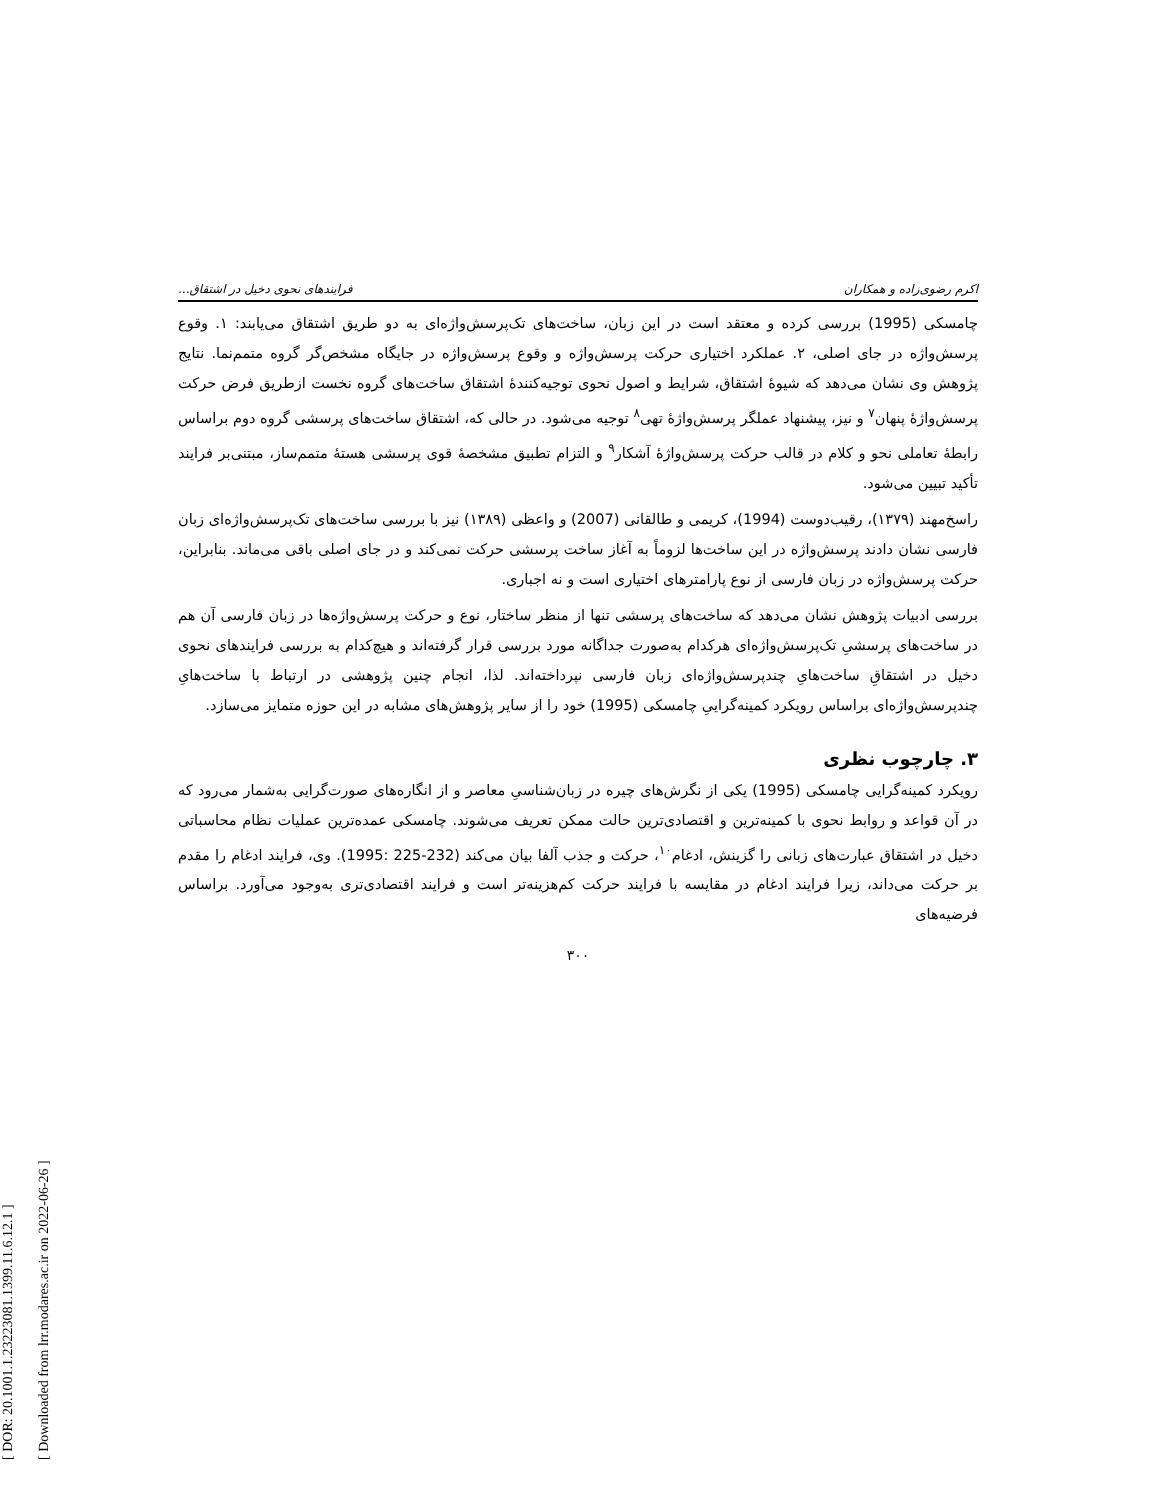[ DOR: 20.1001.1.23223081.1399.11.6.12.1 ]
[ Downloaded from lrr.modares.ac.ir on 2022-06-26 ]
اکرم رضوی‌زاده و همکاران فرایندهای نحوی دخیل در اشتقاق...
چامسکی (1995) بررسی کرده و معتقد است در این زبان، ساخت‌های تک‌پرسش‌واژه‌ای به دو طریق اشتقاق می‌یابند: ۱. وقوع پرسش‌واژه در جای اصلی، ۲. عملکرد اختیاری حرکت پرسش‌واژه و وقوع پرسش‌واژه در جایگاه مشخص‌گر گروه متمم‌نما. نتایج پژوهش وی نشان می‌دهد که شیوهٔ اشتقاق، شرایط و اصول نحوی توجیه‌کنندهٔ اشتقاق ساخت‌های گروه نخست ازطریق فرض حرکت پرسش‌واژهٔ پنهان<sup>۷</sup> و نیز، پیشنهاد عملگر پرسش‌واژهٔ تهی<sup>۸</sup> توجیه می‌شود. در حالی که، اشتقاق ساخت‌های پرسشی گروه دوم براساس رابطهٔ تعاملی نحو و کلام در قالب حرکت پرسش‌واژهٔ آشکار<sup>۹</sup> و التزام تطبیق مشخصهٔ قوی پرسشی هستهٔ متمم‌ساز، مبتنی‌بر فرایند تأکید تبیین می‌شود.
راسخ‌مهند (۱۳۷۹)، رقیب‌دوست (1994)، کریمی و طالقانی (2007) و واعظی (۱۳۸۹) نیز با بررسی ساخت‌های تک‌پرسش‌واژه‌ای زبان فارسی نشان دادند پرسش‌واژه در این ساخت‌ها لزوماً به آغاز ساخت پرسشی حرکت نمی‌کند و در جای اصلی باقی می‌ماند. بنابراین، حرکت پرسش‌واژه در زبان فارسی از نوع پارامترهای اختیاری است و نه اجباری.
بررسی ادبیات پژوهش نشان می‌دهد که ساخت‌های پرسشی تنها از منظر ساختار، نوع و حرکت پرسش‌واژه‌ها در زبان فارسی آن هم در ساخت‌های پرسشیِ تک‌پرسش‌واژه‌ای هرکدام به‌صورت جداگانه مورد بررسی قرار گرفته‌اند و هیچ‌کدام به بررسی فرایندهای نحوی دخیل در اشتقاقِ ساخت‌هایِ چندپرسش‌واژه‌ای زبان فارسی نپرداخته‌اند. لذا، انجام چنین پژوهشی در ارتباط با ساخت‌هایِ چندپرسش‌واژه‌ای براساس رویکرد کمینه‌گراییِ چامسکی (1995) خود را از سایر پژوهش‌های مشابه در این حوزه متمایز می‌سازد.
۳. چارچوب نظری
رویکرد کمینه‌گرایی چامسکی (1995) یکی از نگرش‌های چیره در زبان‌شناسیِ معاصر و از انگاره‌های صورت‌گرایی به‌شمار می‌رود که در آن قواعد و روابط نحوی با کمینه‌ترین و اقتصادی‌ترین حالت ممکن تعریف می‌شوند. چامسکی عمده‌ترین عملیات نظام محاسباتی دخیل در اشتقاق عبارت‌های زبانی را گزینش، ادغام<sup>۱۰</sup>، حرکت و جذب آلفا بیان می‌کند (232-225 :1995). وی، فرایند ادغام را مقدم بر حرکت می‌داند، زیرا فرایند ادغام در مقایسه با فرایند حرکت کم‌هزینه‌تر است و فرایند اقتصادی‌تری به‌وجود می‌آورد. براساس فرضیه‌های
۳۰۰